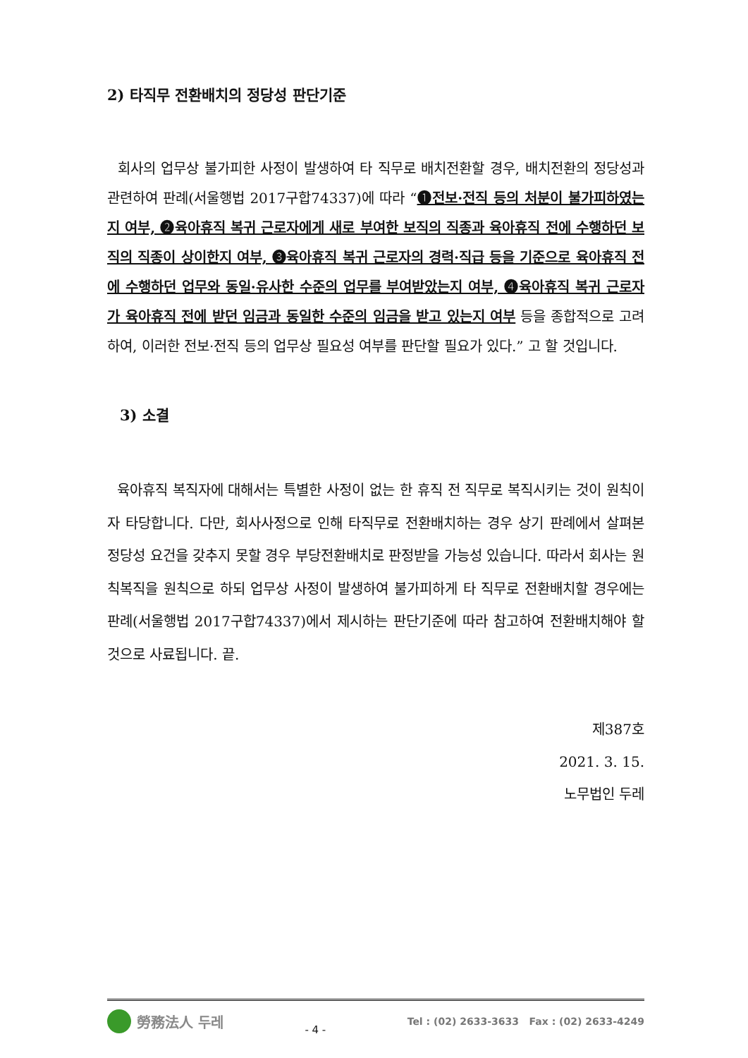2) 타직무 전환배치의 정당성 판단기준
회사의 업무상 불가피한 사정이 발생하여 타 직무로 배치전환할 경우, 배치전환의 정당성과 관련하여 판례(서울행법 2017구합74337)에 따라 “❶전보·전직 등의 처분이 불가피하였는지 여부, ❷육아휴직 복귀 근로자에게 새로 부여한 보직의 직종과 육아휴직 전에 수행하던 보직의 직종이 상이한지 여부, ❸육아휴직 복귀 근로자의 경력·직급 등을 기준으로 육아휴직 전에 수행하던 업무와 동일·유사한 수준의 업무를 부여받았는지 여부, ❹육아휴직 복귀 근로자가 육아휴직 전에 받던 임금과 동일한 수준의 임금을 받고 있는지 여부 등을 종합적으로 고려하여, 이러한 전보·전직 등의 업무상 필요성 여부를 판단할 필요가 있다.” 고 할 것입니다.
3) 소결
육아휴직 복직자에 대해서는 특별한 사정이 없는 한 휴직 전 직무로 복직시키는 것이 원칙이자 타당합니다. 다만, 회사사정으로 인해 타직무로 전환배치하는 경우 상기 판례에서 살펴본 정당성 요건을 갖추지 못할 경우 부당전환배치로 판정받을 가능성 있습니다. 따라서 회사는 원칙복직을 원칙으로 하되 업무상 사정이 발생하여 불가피하게 타 직무로 전환배치할 경우에는 판례(서울행법 2017구합74337)에서 제시하는 판단기준에 따라 참고하여 전환배치해야 할 것으로 사료됩니다. 끝.
제387호
2021. 3. 15.
노무법인 두레
勞務法人 두레
- 4 -
Tel : (02) 2633-3633 Fax : (02) 2633-4249